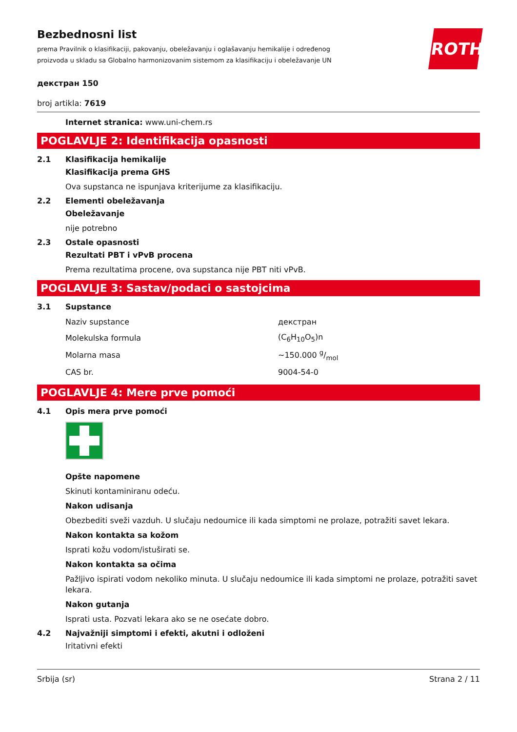ROTH
Bezbednosni list
prema Pravilnik o klasifikaciji, pakovanju, obeležavanju i oglašavanju hemikalije i određenog proizvoda u skladu sa Globalno harmonizovanim sistemom za klasifikaciju i obeležavanje UN
декстран 150
broj artikla: 7619
Internet stranica: www.uni-chem.rs
POGLAVLJE 2: Identifikacija opasnosti
2.1 Klasifikacija hemikalije
Klasifikacija prema GHS
Ova supstanca ne ispunjava kriterijume za klasifikaciju.
2.2 Elementi obeležavanja
Obeležavanje
nije potrebno
2.3 Ostale opasnosti
Rezultati PBT i vPvB procena
Prema rezultatima procene, ova supstanca nije PBT niti vPvB.
POGLAVLJE 3: Sastav/podaci o sastojcima
3.1 Supstance
| Naziv supstance | декстран |
| Molekulska formula | (C<sub>6</sub>H<sub>10</sub>O<sub>5</sub>)n |
| Molarna masa | ~150.000 g/mol |
| CAS br. | 9004-54-0 |
POGLAVLJE 4: Mere prve pomoći
4.1 Opis mera prve pomoći
Opšte napomene
Skinuti kontaminiranu odeću.
Nakon udisanja
Obezbediti sveži vazduh. U slučaju nedoumice ili kada simptomi ne prolaze, potražiti savet lekara.
Nakon kontakta sa kožom
Isprati kožu vodom/istuširati se.
Nakon kontakta sa očima
Pažljivo ispirati vodom nekoliko minuta. U slučaju nedoumice ili kada simptomi ne prolaze, potražiti savet lekara.
Nakon gutanja
Isprati usta. Pozvati lekara ako se ne osećate dobro.
4.2 Najvažniji simptomi i efekti, akutni i odloženi
Iritativni efekti
Srbija (sr) Strana 2 / 11